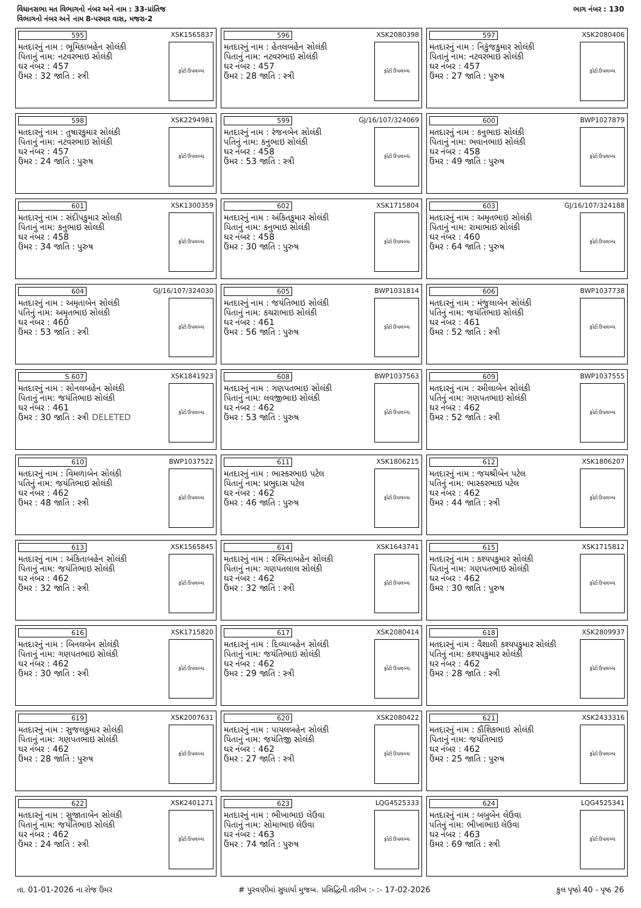વિધાનસભા મત વિભાગનો નંબર અને નામ : 33-પ્રાંતિજ
વિભાગનો નંબર અને નામ 8-પરમાર વાસ, મજરા-2
ભાગ નંબર : 130
595 XSK1565837
મતદારનું નામ : ભૂમિકાબહેન સોલંકી
પિતાનું નામ: નટવરભાઇ સોલંકી
ઘર નંબર : 457
ઉંમર : 32 જાતિ : સ્ત્રી
ફોટો ઉપલબ્ધ
596 XSK2080398
મતદારનું નામ : હેતલબહેન સોલંકી
પિતાનું નામ: નટવરભાઇ સોલંકી
ઘર નંબર : 457
ઉંમર : 28 જાતિ : સ્ત્રી
ફોટો ઉપલબ્ધ
597 XSK2080406
મતદારનું નામ : નિકુંજકુમાર સોલંકી
પિતાનું નામ: નટવરભાઇ સોલંકી
ઘર નંબર : 457
ઉંમર : 27 જાતિ : પુરુષ
ફોટો ઉપલબ્ધ
598 XSK2294981
મતદારનું નામ : તુષારકુમાર સોલંકી
પિતાનું નામ: નટવરભાઇ સોલંકી
ઘર નંબર : 457
ઉંમર : 24 જાતિ : પુરુષ
ફોટો ઉપલબ્ધ
599 GJ/16/107/324069
મતદારનું નામ : રંજનબેન સોલંકી
પતિનું નામ: કનુભાઇ સોલંકી
ઘર નંબર : 458
ઉંમર : 53 જાતિ : સ્ત્રી
ફોટો ઉપલબ્ધ
600 BWP1027879
મતદારનું નામ : કનુભાઇ સોલંકી
પિતાનું નામ: ભવાનભાઇ સોલંકી
ઘર નંબર : 458
ઉંમર : 49 જાતિ : પુરુષ
ફોટો ઉપલબ્ધ
601 XSK1300359
મતદારનું નામ : સંદીપકુમાર સોલકી
પિતાનું નામ: કનુભાઇ સોલકી
ઘર નંબર : 458
ઉંમર : 34 જાતિ : પુરુષ
ફોટો ઉપલબ્ધ
602 XSK1715804
મતદારનું નામ : અંકિતકુમાર સોલંકી
પિતાનું નામ: કનુભાઇ સોલંકી
ઘર નંબર : 458
ઉંમર : 30 જાતિ : પુરુષ
ફોટો ઉપલબ્ધ
603 GJ/16/107/324188
મતદારનું નામ : અમૃતભાઇ સોલંકી
પિતાનું નામ: રામાભાઇ સોલંકી
ઘર નંબર : 460
ઉંમર : 64 જાતિ : પુરુષ
ફોટો ઉપલબ્ધ
604 GJ/16/107/324030
મતદારનું નામ : અમૃતાબેન સોલંકી
પતિનું નામ: અમૃતભાઇ સોલંકી
ઘર નંબર : 460
ઉંમર : 53 જાતિ : સ્ત્રી
ફોટો ઉપલબ્ધ
605 BWP1031814
મતદારનું નામ : જયંતિભાઇ સોલંકી
પિતાનું નામ: કચરાભાઇ સોલંકી
ઘર નંબર : 461
ઉંમર : 56 જાતિ : પુરુષ
ફોટો ઉપલબ્ધ
606 BWP1037738
મતદારનું નામ : મંજુલાબેન સોલંકી
પતિનું નામ: જયંતિભાઇ સોલંકી
ઘર નંબર : 461
ઉંમર : 52 જાતિ : સ્ત્રી
ફોટો ઉપલબ્ધ
S 607 XSK1841923
મતદારનું નામ : સોનલબહેન સોલંકી
પિતાનું નામ: જયંતિભાઇ સોલંકી
ઘર નંબર : 461
ઉંમર : 30 જાતિ : સ્ત્રી DELETED
ફોટો ઉપલબ્ધ
608 BWP1037563
મતદારનું નામ : ગણપતભાઇ સોલંકી
પિતાનું નામ: લવજીભાઇ સોલંકી
ઘર નંબર : 462
ઉંમર : 53 જાતિ : પુરુષ
ફોટો ઉપલબ્ધ
609 BWP1037555
મતદારનું નામ : રમીલાબેન સોલંકી
પતિનું નામ: ગણપતભાઇ સોલંકી
ઘર નંબર : 462
ઉંમર : 52 જાતિ : સ્ત્રી
ફોટો ઉપલબ્ધ
610 BWP1037522
મતદારનું નામ : વિમળાબેન સોલંકી
પતિનું નામ: જયંતિભાઇ સોલંકી
ઘર નંબર : 462
ઉંમર : 48 જાતિ : સ્ત્રી
ફોટો ઉપલબ્ધ
611 XSK1806215
મતદારનું નામ : ભાસ્કરભાઇ પટેલ
પિતાનું નામ: પ્રભુદાસ પટેલ
ઘર નંબર : 462
ઉંમર : 46 જાતિ : પુરુષ
ફોટો ઉપલબ્ધ
612 XSK1806207
મતદારનું નામ : જયશ્રીબેન પટેલ
પતિનું નામ: ભાસ્કરભાઇ પટેલ
ઘર નંબર : 462
ઉંમર : 44 જાતિ : સ્ત્રી
ફોટો ઉપલબ્ધ
613 XSK1565845
મતદારનું નામ : અંકિતાબહેન સોલંકી
પિતાનું નામ: જયંતિભાઇ સોલંકી
ઘર નંબર : 462
ઉંમર : 32 જાતિ : સ્ત્રી
ફોટો ઉપલબ્ધ
614 XSK1643741
મતદારનું નામ : રશ્મિતાબહેન સોલંકી
પિતાનું નામ: ગણપતલાલ સોલંકી
ઘર નંબર : 462
ઉંમર : 32 જાતિ : સ્ત્રી
ફોટો ઉપલબ્ધ
615 XSK1715812
મતદારનું નામ : કશ્યપકુમાર સોલંકી
પિતાનું નામ: ગણપતભાઇ સોલંકી
ઘર નંબર : 462
ઉંમર : 30 જાતિ : પુરુષ
ફોટો ઉપલબ્ધ
616 XSK1715820
મતદારનું નામ : બિનલબેન સોલંકી
પિતાનું નામ: ગણપતભાઇ સોલંકી
ઘર નંબર : 462
ઉંમર : 30 જાતિ : સ્ત્રી
ફોટો ઉપલબ્ધ
617 XSK2080414
મતદારનું નામ : દિવ્યાબહેન સોલંકી
પિતાનું નામ: જયંતિભાઇ સોલંકી
ઘર નંબર : 462
ઉંમર : 29 જાતિ : સ્ત્રી
ફોટો ઉપલબ્ધ
618 XSK2809937
મતદારનું નામ : વૈશાલી કશ્યપકુમાર સોલંકી
પતિનું નામ: કશ્યપકુમાર સોલંકી
ઘર નંબર : 462
ઉંમર : 28 જાતિ : સ્ત્રી
ફોટો ઉપલબ્ધ
619 XSK2007631
મતદારનું નામ : સુજલકુમાર સોલંકી
પિતાનું નામ: ગણપતભાઇ સોલંકી
ઘર નંબર : 462
ઉંમર : 28 જાતિ : પુરુષ
ફોટો ઉપલબ્ધ
620 XSK2080422
મતદારનું નામ : પાયલબહેન સોલંકી
પિતાનું નામ: જયંતિજી સોલંકી
ઘર નંબર : 462
ઉંમર : 27 જાતિ : સ્ત્રી
ફોટો ઉપલબ્ધ
621 XSK2433316
મતદારનું નામ : કૌશિકભાઇ સોલંકી
પિતાનું નામ: જયંતિભાઇ
ઘર નંબર : 462
ઉંમર : 25 જાતિ : પુરુષ
ફોટો ઉપલબ્ધ
622 XSK2401271
મતદારનું નામ : સુજાતાબેન સોલંકી
પિતાનું નામ: જયંતિભાઇ સોલંકી
ઘર નંબર : 462
ઉંમર : 24 જાતિ : સ્ત્રી
ફોટો ઉપલબ્ધ
623 LQG4525333
મતદારનું નામ : ભીખાભાઇ લેઉવા
પિતાનું નામ: સોમાભાઇ લેઉવા
ઘર નંબર : 463
ઉંમર : 74 જાતિ : પુરુષ
ફોટો ઉપલબ્ધ
624 LQG4525341
મતદારનું નામ : બબુબેન લેઉવા
પતિનું નામ: ભીખાભાઇ લેઉવા
ઘર નંબર : 463
ઉંમર : 69 જાતિ : સ્ત્રી
ફોટો ઉપલબ્ધ
તા. 01-01-2026 ના રોજ ઉંમર # પુરવણીમાં સુધાર્યા મુજબ. પ્રસિદ્ધિની તારીખ :- :- 17-02-2026 કુલ પૃષ્ઠો 40 - પૃષ્ઠ 26